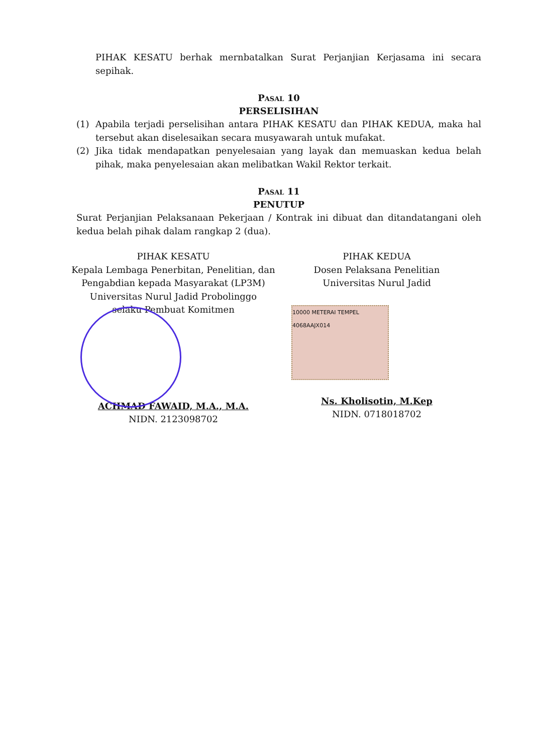PIHAK KESATU berhak mernbatalkan Surat Perjanjian Kerjasama ini secara sepihak.
Pasal 10
PERSELISIHAN
(1) Apabila terjadi perselisihan antara PIHAK KESATU dan PIHAK KEDUA, maka hal tersebut akan diselesaikan secara musyawarah untuk mufakat.
(2) Jika tidak mendapatkan penyelesaian yang layak dan memuaskan kedua belah pihak, maka penyelesaian akan melibatkan Wakil Rektor terkait.
Pasal 11
PENUTUP
Surat Perjanjian Pelaksanaan Pekerjaan / Kontrak ini dibuat dan ditandatangani oleh kedua belah pihak dalam rangkap 2 (dua).
PIHAK KESATU
Kepala Lembaga Penerbitan, Penelitian, dan
Pengabdian kepada Masyarakat (LP3M)
Universitas Nurul Jadid Probolinggo
selaku Pembuat Komitmen
ACHMAD FAWAID, M.A., M.A.
NIDN. 2123098702
PIHAK KEDUA
Dosen Pelaksana Penelitian
Universitas Nurul Jadid
10000 METERAI TEMPEL
4068AAJX014
Ns. Kholisotin, M.Kep
NIDN. 0718018702